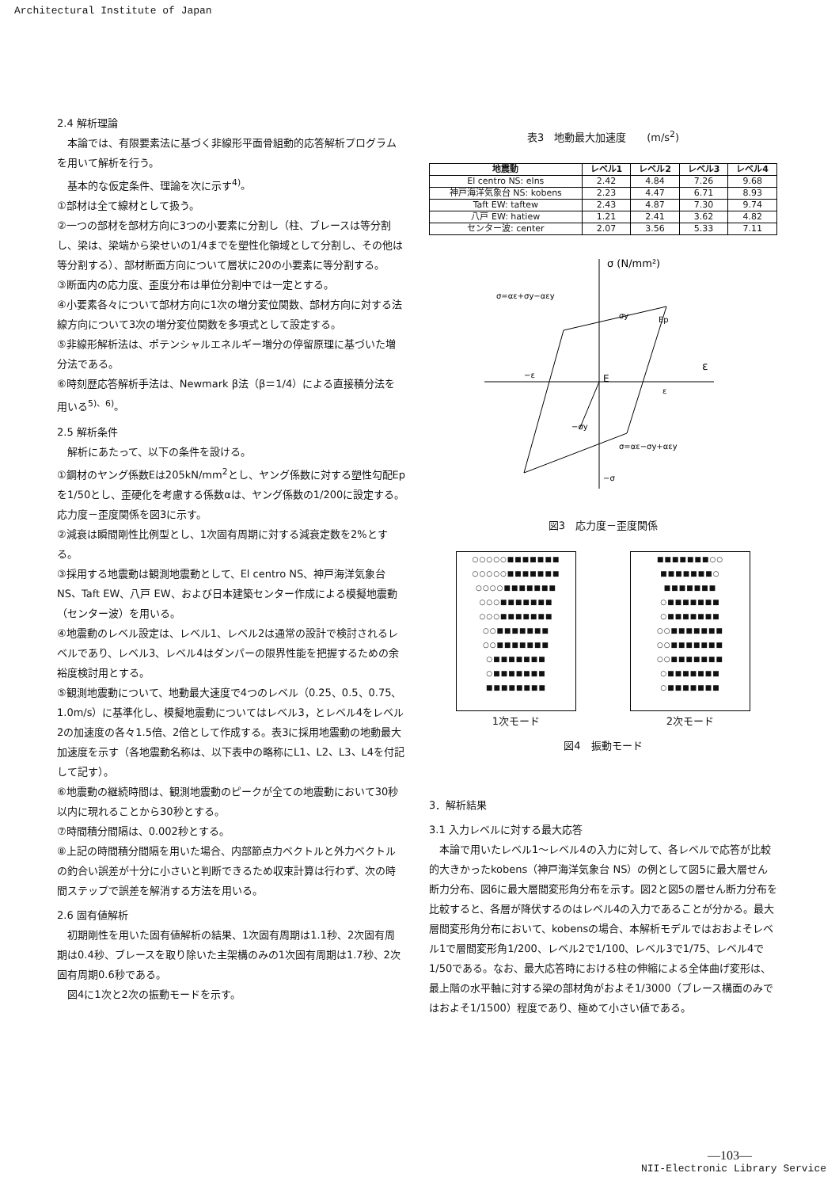Architectural Institute of Japan
2.4 解析理論
　本論では、有限要素法に基づく非線形平面骨組動的応答解析プログラムを用いて解析を行う。
　基本的な仮定条件、理論を次に示す<sup>4)</sup>。
①部材は全て線材として扱う。
②一つの部材を部材方向に3つの小要素に分割し（柱、ブレースは等分割し、梁は、梁端から梁せいの1/4までを塑性化領域として分割し、その他は等分割する）、部材断面方向について層状に20の小要素に等分割する。
③断面内の応力度、歪度分布は単位分割中では一定とする。
④小要素各々について部材方向に1次の増分変位関数、部材方向に対する法線方向について3次の増分変位関数を多項式として設定する。
⑤非線形解析法は、ポテンシャルエネルギー増分の停留原理に基づいた増分法である。
⑥時刻歴応答解析手法は、Newmark β法（β＝1/4）による直接積分法を用いる<sup>5)、6)</sup>。
2.5 解析条件
　解析にあたって、以下の条件を設ける。
①鋼材のヤング係数Eは205kN/mm<sup>2</sup>とし、ヤング係数に対する塑性勾配Epを1/50とし、歪硬化を考慮する係数αは、ヤング係数の1/200に設定する。応力度－歪度関係を図3に示す。
②減衰は瞬間剛性比例型とし、1次固有周期に対する減衰定数を2%とする。
③採用する地震動は観測地震動として、El centro NS、神戸海洋気象台 NS、Taft EW、八戸 EW、および日本建築センター作成による模擬地震動（センター波）を用いる。
④地震動のレベル設定は、レベル1、レベル2は通常の設計で検討されるレベルであり、レベル3、レベル4はダンパーの限界性能を把握するための余裕度検討用とする。
⑤観測地震動について、地動最大速度で4つのレベル（0.25、0.5、0.75、1.0m/s）に基準化し、模擬地震動についてはレベル3，とレベル4をレベル2の加速度の各々1.5倍、2倍として作成する。表3に採用地震動の地動最大加速度を示す（各地震動名称は、以下表中の略称にL1、L2、L3、L4を付記して記す）。
⑥地震動の継続時間は、観測地震動のピークが全ての地震動において30秒以内に現れることから30秒とする。
⑦時間積分間隔は、0.002秒とする。
⑧上記の時間積分間隔を用いた場合、内部節点力ベクトルと外力ベクトルの釣合い誤差が十分に小さいと判断できるため収束計算は行わず、次の時間ステップで誤差を解消する方法を用いる。
2.6 固有値解析
　初期剛性を用いた固有値解析の結果、1次固有周期は1.1秒、2次固有周期は0.4秒、ブレースを取り除いた主架構のみの1次固有周期は1.7秒、2次固有周期0.6秒である。
　図4に1次と2次の振動モードを示す。
表3　地動最大加速度　　(m/s<sup>2</sup>)
| 地震動 | レベル1 | レベル2 | レベル3 | レベル4 |
| --- | --- | --- | --- | --- |
| El centro NS: elns | 2.42 | 4.84 | 7.26 | 9.68 |
| 神戸海洋気象台 NS: kobens | 2.23 | 4.47 | 6.71 | 8.93 |
| Taft EW: taftew | 2.43 | 4.87 | 7.30 | 9.74 |
| 八戸 EW: hatiew | 1.21 | 2.41 | 3.62 | 4.82 |
| センター波: center | 2.07 | 3.56 | 5.33 | 7.11 |
σ (N/mm²)
ε
σ=αε+σy−αεy
σ=αε−σy+αεy
E
Ep
−ε
ε
σy
−σy
−σ
図3　応力度－歪度関係
○○○○○■■■■■■■
○○○○○■■■■■■■
○○○○■■■■■■■
○○○■■■■■■■
○○○■■■■■■■
○○■■■■■■■
○○■■■■■■■
○■■■■■■■
○■■■■■■■
■■■■■■■■
1次モード
■■■■■■■○○
■■■■■■■○
■■■■■■■
○■■■■■■■
○■■■■■■■
○○■■■■■■■
○○■■■■■■■
○○■■■■■■■
○■■■■■■■
○■■■■■■■
2次モード
図4　振動モード
3．解析結果
3.1 入力レベルに対する最大応答
　本論で用いたレベル1～レベル4の入力に対して、各レベルで応答が比較的大きかったkobens（神戸海洋気象台 NS）の例として図5に最大層せん断力分布、図6に最大層間変形角分布を示す。図2と図5の層せん断力分布を比較すると、各層が降伏するのはレベル4の入力であることが分かる。最大層間変形角分布において、kobensの場合、本解析モデルではおおよそレベル1で層間変形角1/200、レベル2で1/100、レベル3で1/75、レベル4で1/50である。なお、最大応答時における柱の伸縮による全体曲げ変形は、最上階の水平軸に対する梁の部材角がおよそ1/3000（ブレース構面のみではおよそ1/1500）程度であり、極めて小さい値である。
—103—
NII-Electronic Library Service